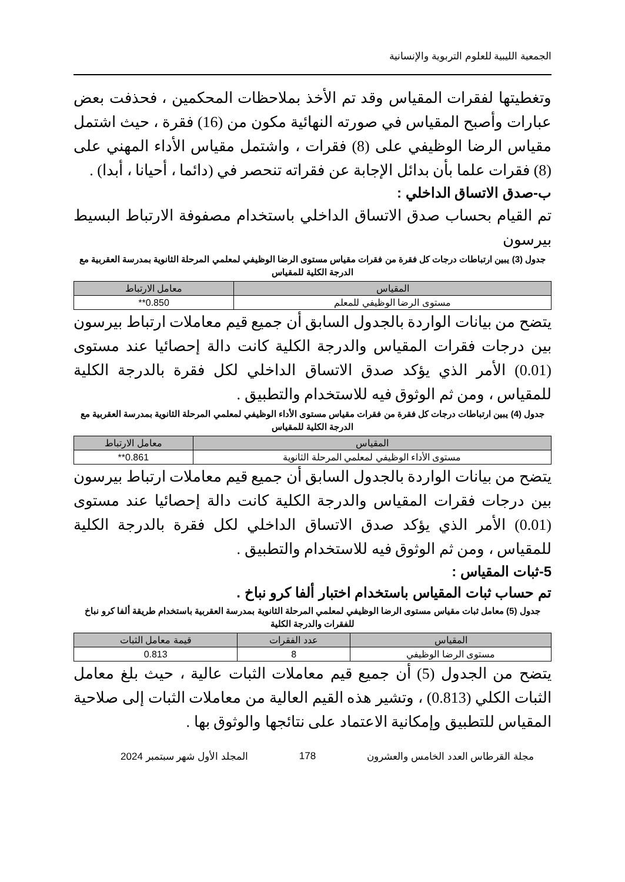الجمعية الليبية للعلوم التربوية والإنسانية
وتغطيتها لفقرات المقياس وقد تم الأخذ بملاحظات المحكمين ، فحذفت بعض عبارات وأصبح المقياس في صورته النهائية مكون من (16) فقرة ، حيث اشتمل مقياس الرضا الوظيفي على (8) فقرات ، واشتمل مقياس الأداء المهني على (8) فقرات علما بأن بدائل الإجابة عن فقراته تنحصر في (دائما ، أحيانا ، أبدا) .
ب-صدق الاتساق الداخلي :
تم القيام بحساب صدق الاتساق الداخلي باستخدام مصفوفة الارتباط البسيط بيرسون
جدول (3) يبين ارتباطات درجات كل فقرة من فقرات مقياس مستوى الرضا الوظيفي لمعلمي المرحلة الثانوية بمدرسة العقربية مع الدرجة الكلية للمقياس
| المقياس | معامل الارتباط |
| --- | --- |
| مستوى الرضا الوظيفي للمعلم | 0.850** |
يتضح من بيانات الواردة بالجدول السابق أن جميع قيم معاملات ارتباط بيرسون بين درجات فقرات المقياس والدرجة الكلية كانت دالة إحصائيا عند مستوى (0.01) الأمر الذي يؤكد صدق الاتساق الداخلي لكل فقرة بالدرجة الكلية للمقياس ، ومن ثم الوثوق فيه للاستخدام والتطبيق .
جدول (4) يبين ارتباطات درجات كل فقرة من فقرات مقياس مستوى الأداء الوظيفي لمعلمي المرحلة الثانوية بمدرسة العقربية مع الدرجة الكلية للمقياس
| المقياس | معامل الارتباط |
| --- | --- |
| مستوى الأداء الوظيفي لمعلمي المرحلة الثانوية | 0.861** |
يتضح من بيانات الواردة بالجدول السابق أن جميع قيم معاملات ارتباط بيرسون بين درجات فقرات المقياس والدرجة الكلية كانت دالة إحصائيا عند مستوى (0.01) الأمر الذي يؤكد صدق الاتساق الداخلي لكل فقرة بالدرجة الكلية للمقياس ، ومن ثم الوثوق فيه للاستخدام والتطبيق .
5-ثبات المقياس :
تم حساب ثبات المقياس باستخدام اختبار ألفا كرو نباخ .
جدول (5) معامل ثبات مقياس مستوى الرضا الوظيفي لمعلمي المرحلة الثانوية بمدرسة العقربية باستخدام طريقة ألفا كرو نباخ للفقرات والدرجة الكلية
| المقياس | عدد الفقرات | قيمة معامل الثبات |
| --- | --- | --- |
| مستوى الرضا الوظيفي | 8 | 0.813 |
يتضح من الجدول (5) أن جميع قيم معاملات الثبات عالية ، حيث بلغ معامل الثبات الكلي (0.813) ، وتشير هذه القيم العالية من معاملات الثبات إلى صلاحية المقياس للتطبيق وإمكانية الاعتماد على نتائجها والوثوق بها .
مجلة القرطاس العدد الخامس والعشرون 178 المجلد الأول شهر سبتمبر 2024